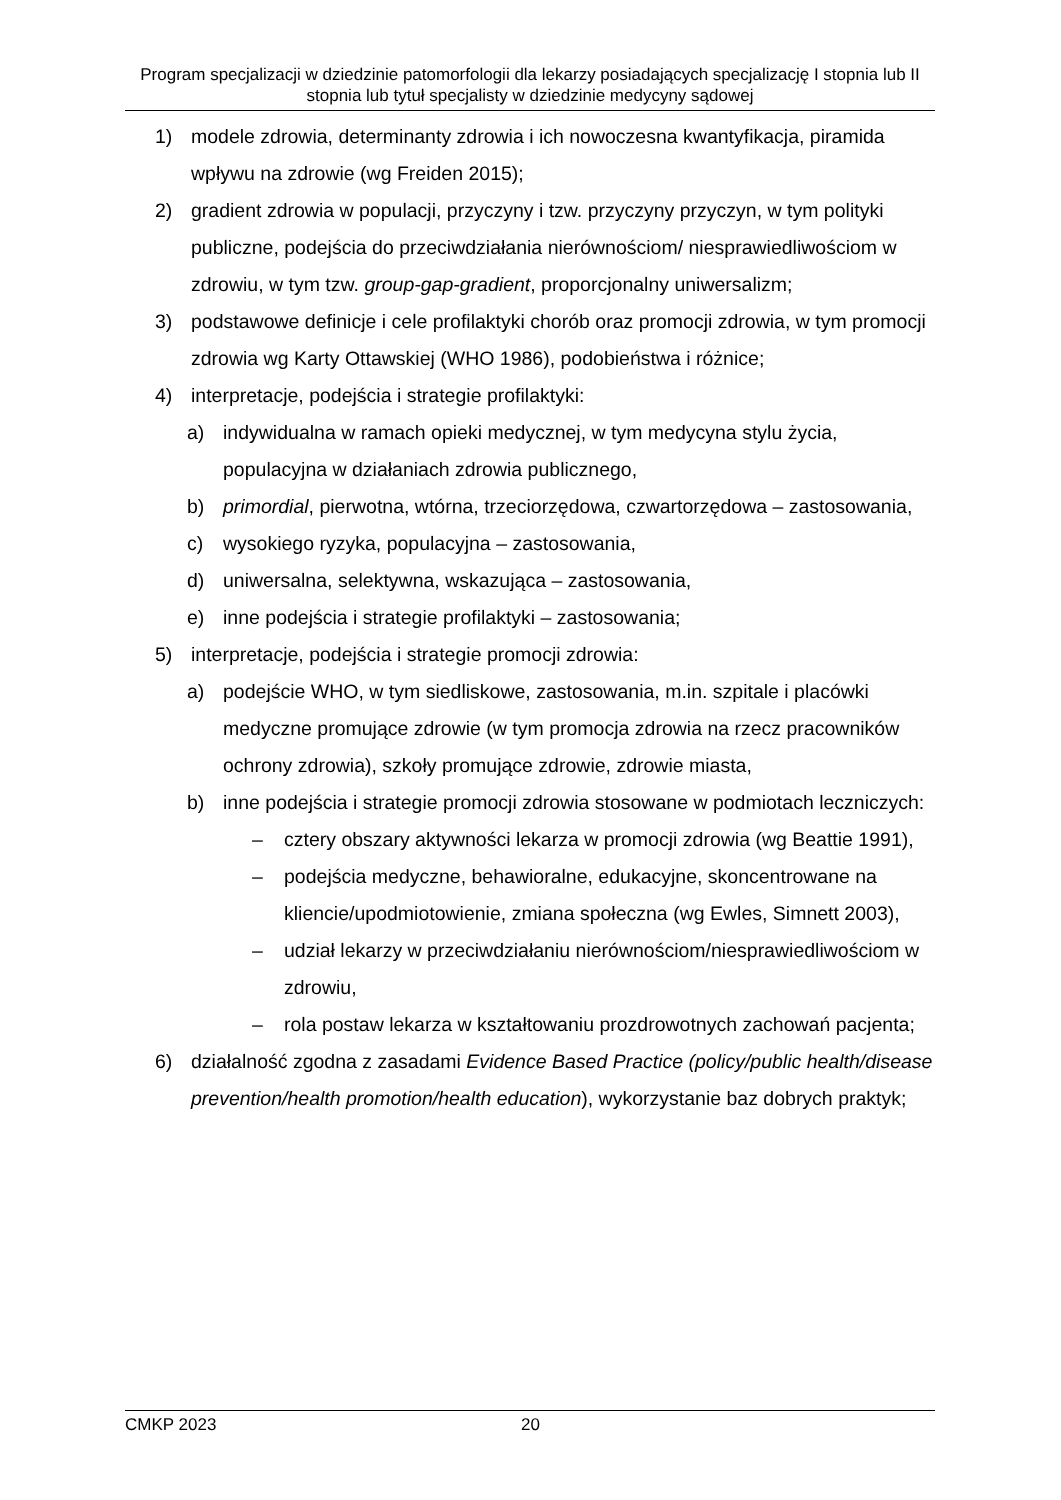Program specjalizacji w dziedzinie patomorfologii dla lekarzy posiadających specjalizację I stopnia lub II stopnia lub tytuł specjalisty w dziedzinie medycyny sądowej
1) modele zdrowia, determinanty zdrowia i ich nowoczesna kwantyfikacja, piramida wpływu na zdrowie (wg Freiden 2015);
2) gradient zdrowia w populacji, przyczyny i tzw. przyczyny przyczyn, w tym polityki publiczne, podejścia do przeciwdziałania nierównościom/ niesprawiedliwościom w zdrowiu, w tym tzw. group-gap-gradient, proporcjonalny uniwersalizm;
3) podstawowe definicje i cele profilaktyki chorób oraz promocji zdrowia, w tym promocji zdrowia wg Karty Ottawskiej (WHO 1986), podobieństwa i różnice;
4) interpretacje, podejścia i strategie profilaktyki:
a) indywidualna w ramach opieki medycznej, w tym medycyna stylu życia, populacyjna w działaniach zdrowia publicznego,
b) primordial, pierwotna, wtórna, trzeciorzędowa, czwartorzędowa – zastosowania,
c) wysokiego ryzyka, populacyjna – zastosowania,
d) uniwersalna, selektywna, wskazująca – zastosowania,
e) inne podejścia i strategie profilaktyki – zastosowania;
5) interpretacje, podejścia i strategie promocji zdrowia:
a) podejście WHO, w tym siedliskowe, zastosowania, m.in. szpitale i placówki medyczne promujące zdrowie (w tym promocja zdrowia na rzecz pracowników ochrony zdrowia), szkoły promujące zdrowie, zdrowie miasta,
b) inne podejścia i strategie promocji zdrowia stosowane w podmiotach leczniczych:
– cztery obszary aktywności lekarza w promocji zdrowia (wg Beattie 1991),
– podejścia medyczne, behawioralne, edukacyjne, skoncentrowane na kliencie/upodmiotowienie, zmiana społeczna (wg Ewles, Simnett 2003),
– udział lekarzy w przeciwdziałaniu nierównościom/niesprawiedliwościom w zdrowiu,
– rola postaw lekarza w kształtowaniu prozdrowotnych zachowań pacjenta;
6) działalność zgodna z zasadami Evidence Based Practice (policy/public health/disease prevention/health promotion/health education), wykorzystanie baz dobrych praktyk;
CMKP 2023 20